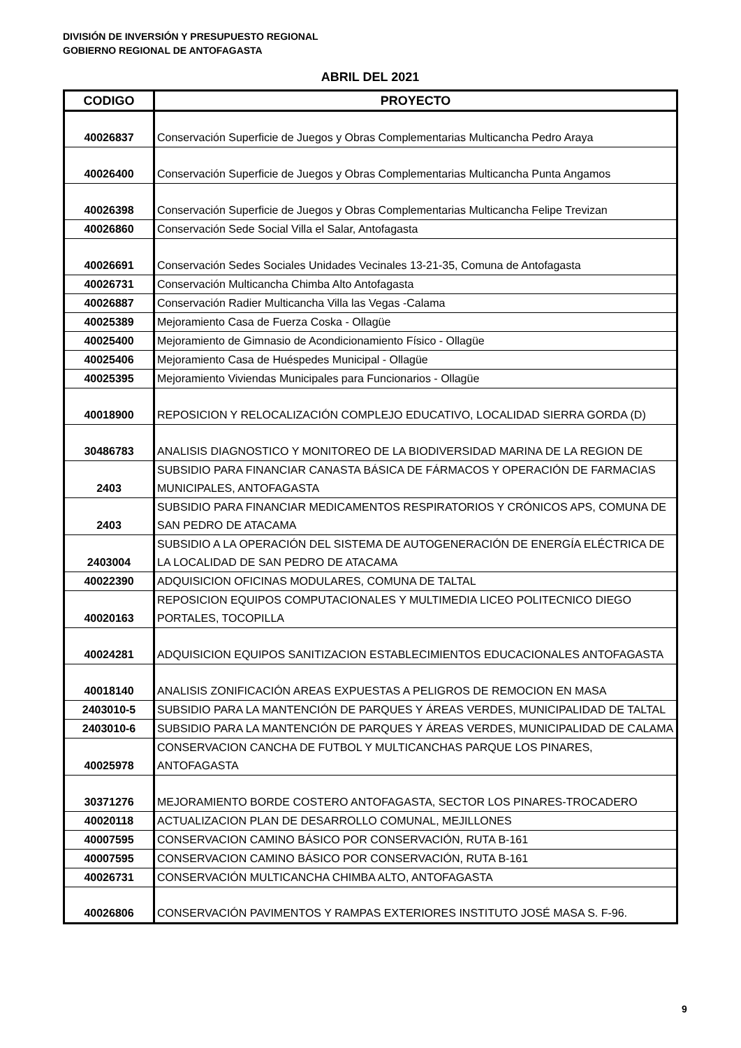DIVISIÓN DE INVERSIÓN Y PRESUPUESTO REGIONAL
GOBIERNO REGIONAL DE ANTOFAGASTA
ABRIL DEL 2021
| CODIGO | PROYECTO |
| --- | --- |
| 40026837 | Conservación Superficie de Juegos y Obras Complementarias Multicancha Pedro Araya |
| 40026400 | Conservación Superficie de Juegos y Obras Complementarias Multicancha Punta Angamos |
| 40026398 | Conservación Superficie de Juegos y Obras Complementarias Multicancha Felipe Trevizan |
| 40026860 | Conservación Sede Social Villa el Salar, Antofagasta |
| 40026691 | Conservación Sedes Sociales Unidades Vecinales 13-21-35, Comuna de Antofagasta |
| 40026731 | Conservación Multicancha Chimba Alto Antofagasta |
| 40026887 | Conservación Radier Multicancha Villa las Vegas -Calama |
| 40025389 | Mejoramiento Casa de Fuerza Coska - Ollagüe |
| 40025400 | Mejoramiento de Gimnasio de Acondicionamiento Físico - Ollagüe |
| 40025406 | Mejoramiento Casa de Huéspedes Municipal - Ollagüe |
| 40025395 | Mejoramiento Viviendas Municipales para Funcionarios - Ollagüe |
| 40018900 | REPOSICION Y RELOCALIZACIÓN COMPLEJO EDUCATIVO, LOCALIDAD SIERRA GORDA (D) |
| 30486783 | ANALISIS DIAGNOSTICO Y MONITOREO DE LA BIODIVERSIDAD MARINA DE LA REGION DE |
| 2403 | SUBSIDIO PARA FINANCIAR CANASTA BÁSICA DE FÁRMACOS Y OPERACIÓN DE FARMACIAS MUNICIPALES, ANTOFAGASTA |
| 2403 | SUBSIDIO PARA FINANCIAR MEDICAMENTOS RESPIRATORIOS Y CRÓNICOS APS, COMUNA DE SAN PEDRO DE ATACAMA |
| 2403004 | SUBSIDIO A LA OPERACIÓN DEL SISTEMA DE AUTOGENERACIÓN DE ENERGÍA ELÉCTRICA DE LA LOCALIDAD DE SAN PEDRO DE ATACAMA |
| 40022390 | ADQUISICION OFICINAS MODULARES, COMUNA DE TALTAL |
| 40020163 | REPOSICION EQUIPOS COMPUTACIONALES Y MULTIMEDIA LICEO POLITECNICO DIEGO PORTALES, TOCOPILLA |
| 40024281 | ADQUISICION EQUIPOS SANITIZACION ESTABLECIMIENTOS EDUCACIONALES ANTOFAGASTA |
| 40018140 | ANALISIS ZONIFICACIÓN AREAS EXPUESTAS A PELIGROS DE REMOCION EN MASA |
| 2403010-5 | SUBSIDIO PARA LA MANTENCIÓN DE PARQUES Y ÁREAS VERDES, MUNICIPALIDAD DE TALTAL |
| 2403010-6 | SUBSIDIO PARA LA MANTENCIÓN DE PARQUES Y ÁREAS VERDES, MUNICIPALIDAD DE CALAMA |
| 40025978 | CONSERVACION CANCHA DE FUTBOL Y MULTICANCHAS PARQUE LOS PINARES, ANTOFAGASTA |
| 30371276 | MEJORAMIENTO BORDE COSTERO ANTOFAGASTA, SECTOR LOS PINARES-TROCADERO |
| 40020118 | ACTUALIZACION PLAN DE DESARROLLO COMUNAL, MEJILLONES |
| 40007595 | CONSERVACION CAMINO BÁSICO POR CONSERVACIÓN, RUTA B-161 |
| 40007595 | CONSERVACION CAMINO BÁSICO POR CONSERVACIÓN, RUTA B-161 |
| 40026731 | CONSERVACIÓN MULTICANCHA CHIMBA ALTO, ANTOFAGASTA |
| 40026806 | CONSERVACIÓN PAVIMENTOS Y RAMPAS EXTERIORES INSTITUTO JOSÉ MASA S. F-96. |
9